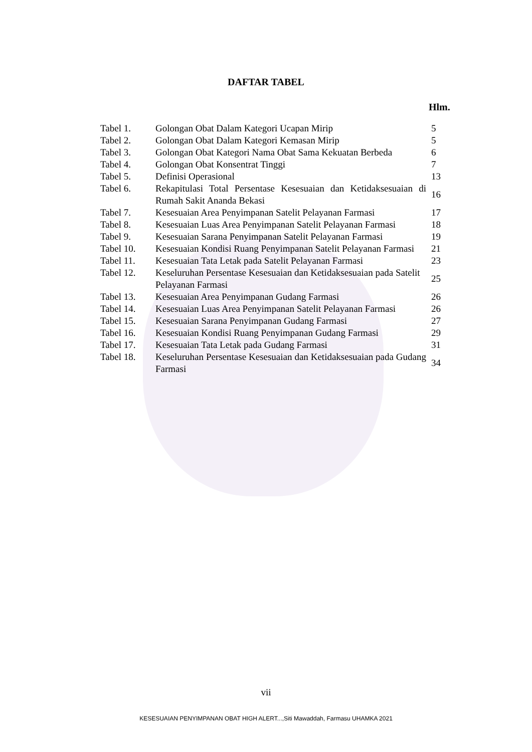DAFTAR TABEL
Hlm.
| Tabel 1. | Golongan Obat Dalam Kategori Ucapan Mirip | 5 |
| Tabel 2. | Golongan Obat Dalam Kategori Kemasan Mirip | 5 |
| Tabel 3. | Golongan Obat Kategori Nama Obat Sama Kekuatan Berbeda | 6 |
| Tabel 4. | Golongan Obat Konsentrat Tinggi | 7 |
| Tabel 5. | Definisi Operasional | 13 |
| Tabel 6. | Rekapitulasi Total Persentase Kesesuaian dan Ketidaksesuaian di Rumah Sakit Ananda Bekasi | 16 |
| Tabel 7. | Kesesuaian Area Penyimpanan Satelit Pelayanan Farmasi | 17 |
| Tabel 8. | Kesesuaian Luas Area Penyimpanan Satelit Pelayanan Farmasi | 18 |
| Tabel 9. | Kesesuaian Sarana Penyimpanan Satelit Pelayanan Farmasi | 19 |
| Tabel 10. | Kesesuaian Kondisi Ruang Penyimpanan Satelit Pelayanan Farmasi | 21 |
| Tabel 11. | Kesesuaian Tata Letak pada Satelit Pelayanan Farmasi | 23 |
| Tabel 12. | Keseluruhan Persentase Kesesuaian dan Ketidaksesuaian pada Satelit Pelayanan Farmasi | 25 |
| Tabel 13. | Kesesuaian Area Penyimpanan Gudang Farmasi | 26 |
| Tabel 14. | Kesesuaian Luas Area Penyimpanan Satelit Pelayanan Farmasi | 26 |
| Tabel 15. | Kesesuaian Sarana Penyimpanan Gudang Farmasi | 27 |
| Tabel 16. | Kesesuaian Kondisi Ruang Penyimpanan Gudang Farmasi | 29 |
| Tabel 17. | Kesesuaian Tata Letak pada Gudang Farmasi | 31 |
| Tabel 18. | Keseluruhan Persentase Kesesuaian dan Ketidaksesuaian pada Gudang Farmasi | 34 |
vii
KESESUAIAN PENYIMPANAN OBAT HIGH ALERT...,Siti Mawaddah, Farmasu UHAMKA 2021